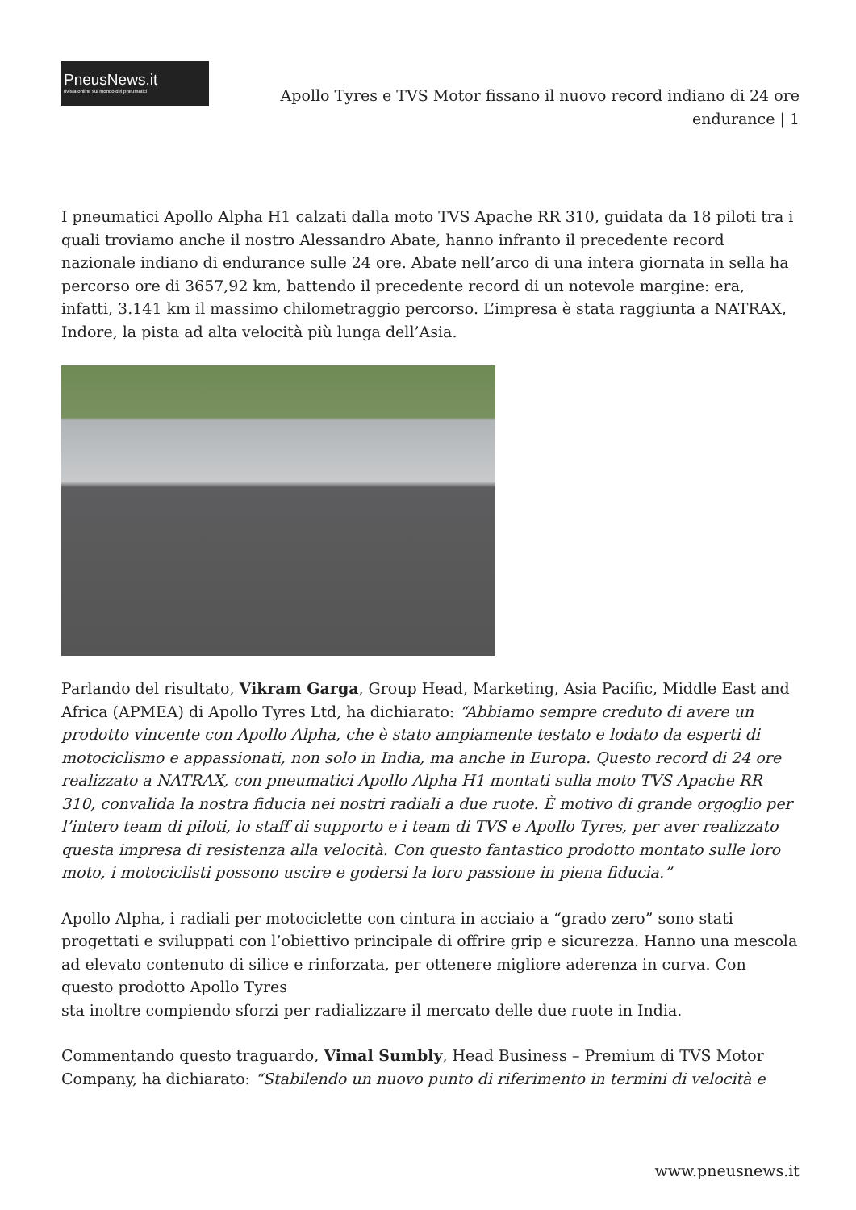PneusNews.it
rivista online sul mondo dei pneumatici
Apollo Tyres e TVS Motor fissano il nuovo record indiano di 24 ore endurance | 1
I pneumatici Apollo Alpha H1 calzati dalla moto TVS Apache RR 310, guidata da 18 piloti tra i quali troviamo anche il nostro Alessandro Abate, hanno infranto il precedente record nazionale indiano di endurance sulle 24 ore. Abate nell’arco di una intera giornata in sella ha percorso ore di 3657,92 km, battendo il precedente record di un notevole margine: era, infatti, 3.141 km il massimo chilometraggio percorso. L’impresa è stata raggiunta a NATRAX, Indore, la pista ad alta velocità più lunga dell’Asia.
Parlando del risultato, Vikram Garga, Group Head, Marketing, Asia Pacific, Middle East and Africa (APMEA) di Apollo Tyres Ltd, ha dichiarato: “Abbiamo sempre creduto di avere un prodotto vincente con Apollo Alpha, che è stato ampiamente testato e lodato da esperti di motociclismo e appassionati, non solo in India, ma anche in Europa. Questo record di 24 ore realizzato a NATRAX, con pneumatici Apollo Alpha H1 montati sulla moto TVS Apache RR 310, convalida la nostra fiducia nei nostri radiali a due ruote. È motivo di grande orgoglio per l’intero team di piloti, lo staff di supporto e i team di TVS e Apollo Tyres, per aver realizzato questa impresa di resistenza alla velocità. Con questo fantastico prodotto montato sulle loro moto, i motociclisti possono uscire e godersi la loro passione in piena fiducia.”
Apollo Alpha, i radiali per motociclette con cintura in acciaio a “grado zero” sono stati progettati e sviluppati con l’obiettivo principale di offrire grip e sicurezza. Hanno una mescola ad elevato contenuto di silice e rinforzata, per ottenere migliore aderenza in curva. Con questo prodotto Apollo Tyres
sta inoltre compiendo sforzi per radializzare il mercato delle due ruote in India.
Commentando questo traguardo, Vimal Sumbly, Head Business – Premium di TVS Motor Company, ha dichiarato: “Stabilendo un nuovo punto di riferimento in termini di velocità e
www.pneusnews.it